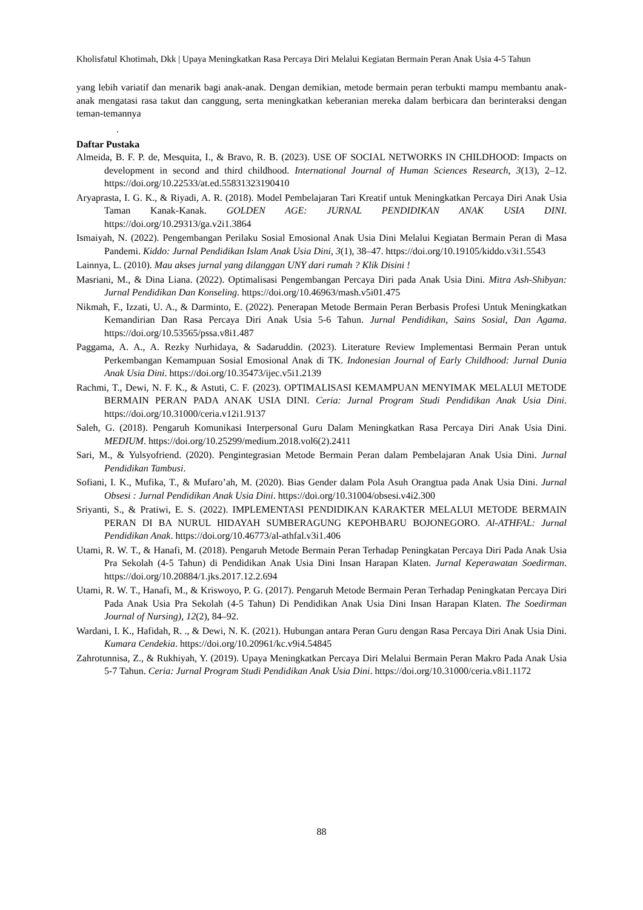Kholisfatul Khotimah, Dkk | Upaya Meningkatkan Rasa Percaya Diri Melalui Kegiatan Bermain Peran Anak Usia 4-5 Tahun
yang lebih variatif dan menarik bagi anak-anak. Dengan demikian, metode bermain peran terbukti mampu membantu anak-anak mengatasi rasa takut dan canggung, serta meningkatkan keberanian mereka dalam berbicara dan berinteraksi dengan teman-temannya
.
Daftar Pustaka
Almeida, B. F. P. de, Mesquita, I., & Bravo, R. B. (2023). USE OF SOCIAL NETWORKS IN CHILDHOOD: Impacts on development in second and third childhood. International Journal of Human Sciences Research, 3(13), 2–12. https://doi.org/10.22533/at.ed.55831323190410
Aryaprasta, I. G. K., & Riyadi, A. R. (2018). Model Pembelajaran Tari Kreatif untuk Meningkatkan Percaya Diri Anak Usia Taman Kanak-Kanak. GOLDEN AGE: JURNAL PENDIDIKAN ANAK USIA DINI. https://doi.org/10.29313/ga.v2i1.3864
Ismaiyah, N. (2022). Pengembangan Perilaku Sosial Emosional Anak Usia Dini Melalui Kegiatan Bermain Peran di Masa Pandemi. Kiddo: Jurnal Pendidikan Islam Anak Usia Dini, 3(1), 38–47. https://doi.org/10.19105/kiddo.v3i1.5543
Lainnya, L. (2010). Mau akses jurnal yang dilanggan UNY dari rumah ? Klik Disini !
Masriani, M., & Dina Liana. (2022). Optimalisasi Pengembangan Percaya Diri pada Anak Usia Dini. Mitra Ash-Shibyan: Jurnal Pendidikan Dan Konseling. https://doi.org/10.46963/mash.v5i01.475
Nikmah, F., Izzati, U. A., & Darminto, E. (2022). Penerapan Metode Bermain Peran Berbasis Profesi Untuk Meningkatkan Kemandirian Dan Rasa Percaya Diri Anak Usia 5-6 Tahun. Jurnal Pendidikan, Sains Sosial, Dan Agama. https://doi.org/10.53565/pssa.v8i1.487
Paggama, A. A., A. Rezky Nurhidaya, & Sadaruddin. (2023). Literature Review Implementasi Bermain Peran untuk Perkembangan Kemampuan Sosial Emosional Anak di TK. Indonesian Journal of Early Childhood: Jurnal Dunia Anak Usia Dini. https://doi.org/10.35473/ijec.v5i1.2139
Rachmi, T., Dewi, N. F. K., & Astuti, C. F. (2023). OPTIMALISASI KEMAMPUAN MENYIMAK MELALUI METODE BERMAIN PERAN PADA ANAK USIA DINI. Ceria: Jurnal Program Studi Pendidikan Anak Usia Dini. https://doi.org/10.31000/ceria.v12i1.9137
Saleh, G. (2018). Pengaruh Komunikasi Interpersonal Guru Dalam Meningkatkan Rasa Percaya Diri Anak Usia Dini. MEDIUM. https://doi.org/10.25299/medium.2018.vol6(2).2411
Sari, M., & Yulsyofriend. (2020). Pengintegrasian Metode Bermain Peran dalam Pembelajaran Anak Usia Dini. Jurnal Pendidikan Tambusi.
Sofiani, I. K., Mufika, T., & Mufaro’ah, M. (2020). Bias Gender dalam Pola Asuh Orangtua pada Anak Usia Dini. Jurnal Obsesi : Jurnal Pendidikan Anak Usia Dini. https://doi.org/10.31004/obsesi.v4i2.300
Sriyanti, S., & Pratiwi, E. S. (2022). IMPLEMENTASI PENDIDIKAN KARAKTER MELALUI METODE BERMAIN PERAN DI BA NURUL HIDAYAH SUMBERAGUNG KEPOHBARU BOJONEGORO. Al-ATHFAL: Jurnal Pendidikan Anak. https://doi.org/10.46773/al-athfal.v3i1.406
Utami, R. W. T., & Hanafi, M. (2018). Pengaruh Metode Bermain Peran Terhadap Peningkatan Percaya Diri Pada Anak Usia Pra Sekolah (4-5 Tahun) di Pendidikan Anak Usia Dini Insan Harapan Klaten. Jurnal Keperawatan Soedirman. https://doi.org/10.20884/1.jks.2017.12.2.694
Utami, R. W. T., Hanafi, M., & Kriswoyo, P. G. (2017). Pengaruh Metode Bermain Peran Terhadap Peningkatan Percaya Diri Pada Anak Usia Pra Sekolah (4-5 Tahun) Di Pendidikan Anak Usia Dini Insan Harapan Klaten. The Soedirman Journal of Nursing), 12(2), 84–92.
Wardani, I. K., Hafidah, R. ., & Dewi, N. K. (2021). Hubungan antara Peran Guru dengan Rasa Percaya Diri Anak Usia Dini. Kumara Cendekia. https://doi.org/10.20961/kc.v9i4.54845
Zahrotunnisa, Z., & Rukhiyah, Y. (2019). Upaya Meningkatkan Percaya Diri Melalui Bermain Peran Makro Pada Anak Usia 5-7 Tahun. Ceria: Jurnal Program Studi Pendidikan Anak Usia Dini. https://doi.org/10.31000/ceria.v8i1.1172
88